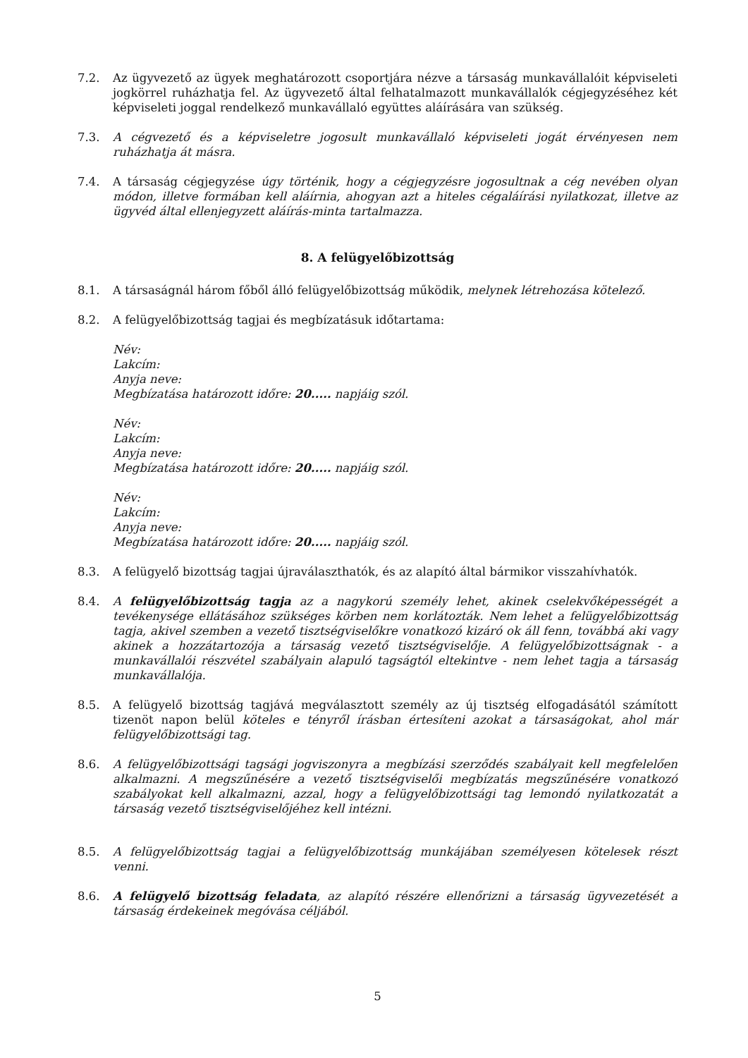7.2. Az ügyvezető az ügyek meghatározott csoportjára nézve a társaság munkavállalóit képviseleti jogkörrel ruházhatja fel. Az ügyvezető által felhatalmazott munkavállalók cégjegyzéséhez két képviseleti joggal rendelkező munkavállaló együttes aláírására van szükség.
7.3. A cégvezető és a képviseletre jogosult munkavállaló képviseleti jogát érvényesen nem ruházhatja át másra.
7.4. A társaság cégjegyzése úgy történik, hogy a cégjegyzésre jogosultnak a cég nevében olyan módon, illetve formában kell aláírnia, ahogyan azt a hiteles cégaláírási nyilatkozat, illetve az ügyvéd által ellenjegyzett aláírás-minta tartalmazza.
8. A felügyelőbizottság
8.1. A társaságnál három főből álló felügyelőbizottság működik, melynek létrehozása kötelező.
8.2. A felügyelőbizottság tagjai és megbízatásuk időtartama:
Név:
Lakcím:
Anyja neve:
Megbízatása határozott időre: 20..... napjáig szól.
Név:
Lakcím:
Anyja neve:
Megbízatása határozott időre: 20..... napjáig szól.
Név:
Lakcím:
Anyja neve:
Megbízatása határozott időre: 20..... napjáig szól.
8.3. A felügyelő bizottság tagjai újraválaszthatók, és az alapító által bármikor visszahívhatók.
8.4. A felügyelőbizottság tagja az a nagykorú személy lehet, akinek cselekvőképességét a tevékenysége ellátásához szükséges körben nem korlátozták. Nem lehet a felügyelőbizottság tagja, akivel szemben a vezető tisztségviselőkre vonatkozó kizáró ok áll fenn, továbbá aki vagy akinek a hozzátartozója a társaság vezető tisztségviselője. A felügyelőbizottságnak - a munkavállalói részvétel szabályain alapuló tagságtól eltekintve - nem lehet tagja a társaság munkavállalója.
8.5. A felügyelő bizottság tagjává megválasztott személy az új tisztség elfogadásától számított tizenöt napon belül köteles e tényről írásban értesíteni azokat a társaságokat, ahol már felügyelőbizottsági tag.
8.6. A felügyelőbizottsági tagsági jogviszonyra a megbízási szerződés szabályait kell megfelelően alkalmazni. A megszűnésére a vezető tisztségviselői megbízatás megszűnésére vonatkozó szabályokat kell alkalmazni, azzal, hogy a felügyelőbizottsági tag lemondó nyilatkozatát a társaság vezető tisztségviselőjéhez kell intézni.
8.5. A felügyelőbizottság tagjai a felügyelőbizottság munkájában személyesen kötelesek részt venni.
8.6. A felügyelő bizottság feladata, az alapító részére ellenőrizni a társaság ügyvezetését a társaság érdekeinek megóvása céljából.
5